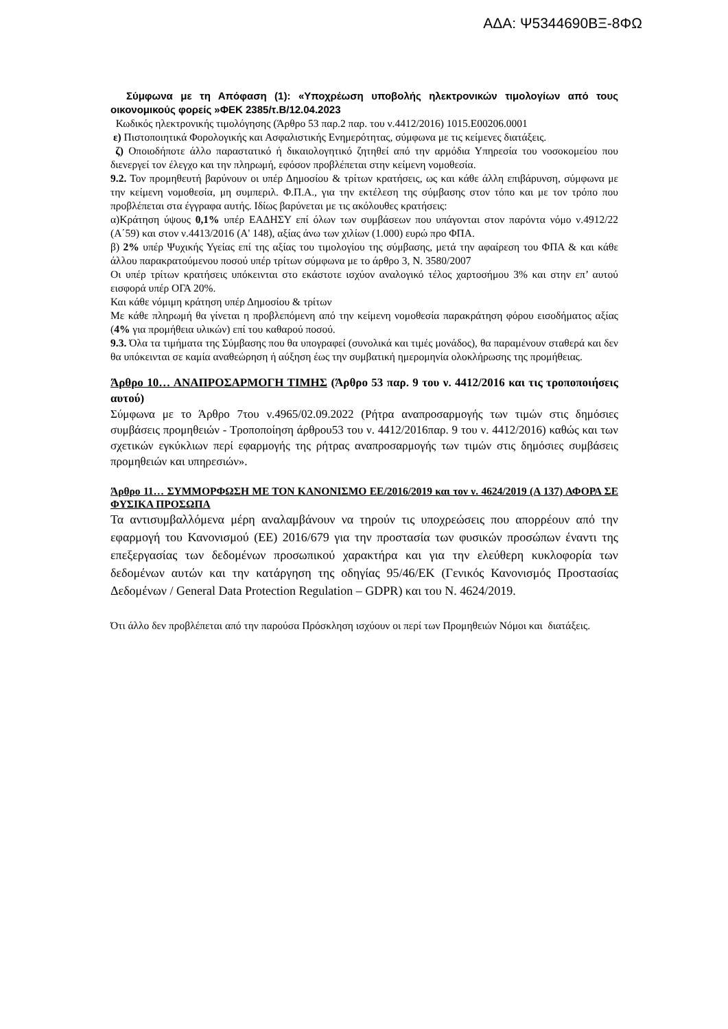ΑΔΑ: Ψ5344690ΒΞ-8ΦΩ
Σύμφωνα με τη Απόφαση (1): «Υποχρέωση υποβολής ηλεκτρονικών τιμολογίων από τους οικονομικούς φορείς »ΦΕΚ 2385/τ.Β/12.04.2023
Κωδικός ηλεκτρονικής τιμολόγησης (Άρθρο 53 παρ.2 παρ. του ν.4412/2016) 1015.Ε00206.0001
ε) Πιστοποιητικά Φορολογικής και Ασφαλιστικής Ενημερότητας, σύμφωνα με τις κείμενες διατάξεις.
ζ) Οποιοδήποτε άλλο παραστατικό ή δικαιολογητικό ζητηθεί από την αρμόδια Υπηρεσία του νοσοκομείου που διενεργεί τον έλεγχο και την πληρωμή, εφόσον προβλέπεται στην κείμενη νομοθεσία.
9.2. Τον προμηθευτή βαρύνουν οι υπέρ Δημοσίου & τρίτων κρατήσεις, ως και κάθε άλλη επιβάρυνση, σύμφωνα με την κείμενη νομοθεσία, μη συμπεριλ. Φ.Π.Α., για την εκτέλεση της σύμβασης στον τόπο και με τον τρόπο που προβλέπεται στα έγγραφα αυτής. Ιδίως βαρύνεται με τις ακόλουθες κρατήσεις:
α)Κράτηση ύψους 0,1% υπέρ ΕΑΔΗΣΥ επί όλων των συμβάσεων που υπάγονται στον παρόντα νόμο ν.4912/22 (Α΄59) και στον ν.4413/2016 (Α' 148), αξίας άνω των χιλίων (1.000) ευρώ προ ΦΠΑ.
β) 2% υπέρ Ψυχικής Υγείας επί της αξίας του τιμολογίου της σύμβασης, μετά την αφαίρεση του ΦΠΑ & και κάθε άλλου παρακρατούμενου ποσού υπέρ τρίτων σύμφωνα με το άρθρο 3, Ν. 3580/2007
Οι υπέρ τρίτων κρατήσεις υπόκεινται στο εκάστοτε ισχύον αναλογικό τέλος χαρτοσήμου 3% και στην επ’ αυτού εισφορά υπέρ ΟΓΑ 20%.
Και κάθε νόμιμη κράτηση υπέρ Δημοσίου & τρίτων
Με κάθε πληρωμή θα γίνεται η προβλεπόμενη από την κείμενη νομοθεσία παρακράτηση φόρου εισοδήματος αξίας (4% για προμήθεια υλικών) επί του καθαρού ποσού.
9.3. Όλα τα τιμήματα της Σύμβασης που θα υπογραφεί (συνολικά και τιμές μονάδος), θα παραμένουν σταθερά και δεν θα υπόκεινται σε καμία αναθεώρηση ή αύξηση έως την συμβατική ημερομηνία ολοκλήρωσης της προμήθειας.
Άρθρο 10… ΑΝΑΠΡΟΣΑΡΜΟΓΗ ΤΙΜΗΣ (Άρθρο 53 παρ. 9 του ν. 4412/2016 και τις τροποποιήσεις αυτού)
Σύμφωνα με το Άρθρο 7του ν.4965/02.09.2022 (Ρήτρα αναπροσαρμογής των τιμών στις δημόσιες συμβάσεις προμηθειών - Τροποποίηση άρθρου53 του ν. 4412/2016παρ. 9 του ν. 4412/2016) καθώς και των σχετικών εγκύκλιων περί εφαρμογής της ρήτρας αναπροσαρμογής των τιμών στις δημόσιες συμβάσεις προμηθειών και υπηρεσιών».
Άρθρο 11… ΣΥΜΜΟΡΦΩΣΗ ΜΕ ΤΟΝ ΚΑΝΟΝΙΣΜΟ ΕΕ/2016/2019 και τον ν. 4624/2019 (Α 137) ΑΦΟΡΑ ΣΕ ΦΥΣΙΚΑ ΠΡΟΣΩΠΑ
Τα αντισυμβαλλόμενα μέρη αναλαμβάνουν να τηρούν τις υποχρεώσεις που απορρέουν από την εφαρμογή του Κανονισμού (ΕΕ) 2016/679 για την προστασία των φυσικών προσώπων έναντι της επεξεργασίας των δεδομένων προσωπικού χαρακτήρα και για την ελεύθερη κυκλοφορία των δεδομένων αυτών και την κατάργηση της οδηγίας 95/46/ΕΚ (Γενικός Κανονισμός Προστασίας Δεδομένων / General Data Protection Regulation – GDPR) και του Ν. 4624/2019.
Ότι άλλο δεν προβλέπεται από την παρούσα Πρόσκληση ισχύουν οι περί των Προμηθειών Νόμοι και διατάξεις.